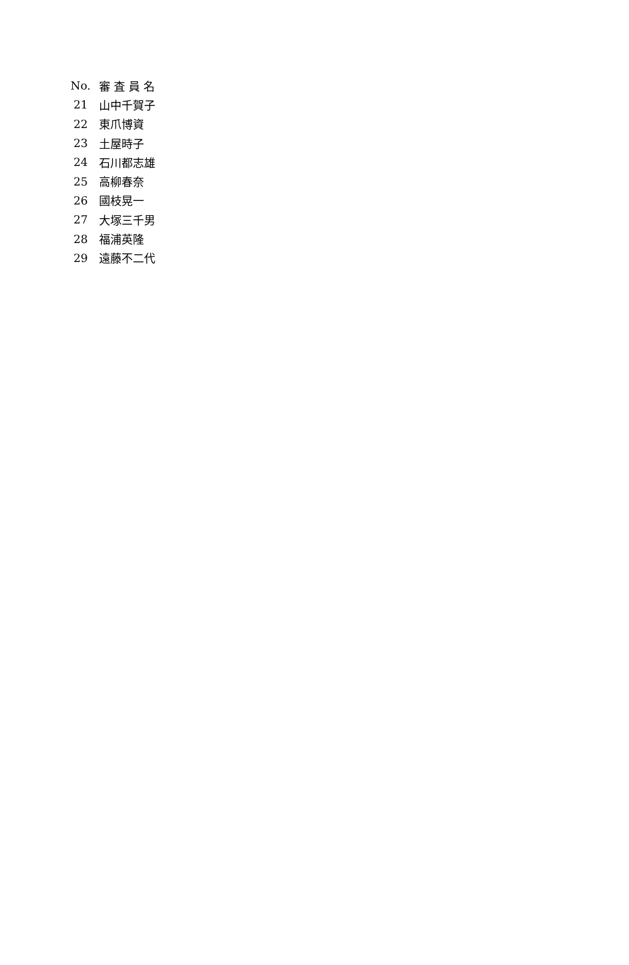| No. | 審 査 員 名 |
| --- | --- |
| 21 | 山中千賀子 |
| 22 | 東爪博資 |
| 23 | 土屋時子 |
| 24 | 石川都志雄 |
| 25 | 高柳春奈 |
| 26 | 國枝晃一 |
| 27 | 大塚三千男 |
| 28 | 福浦英隆 |
| 29 | 遠藤不二代 |